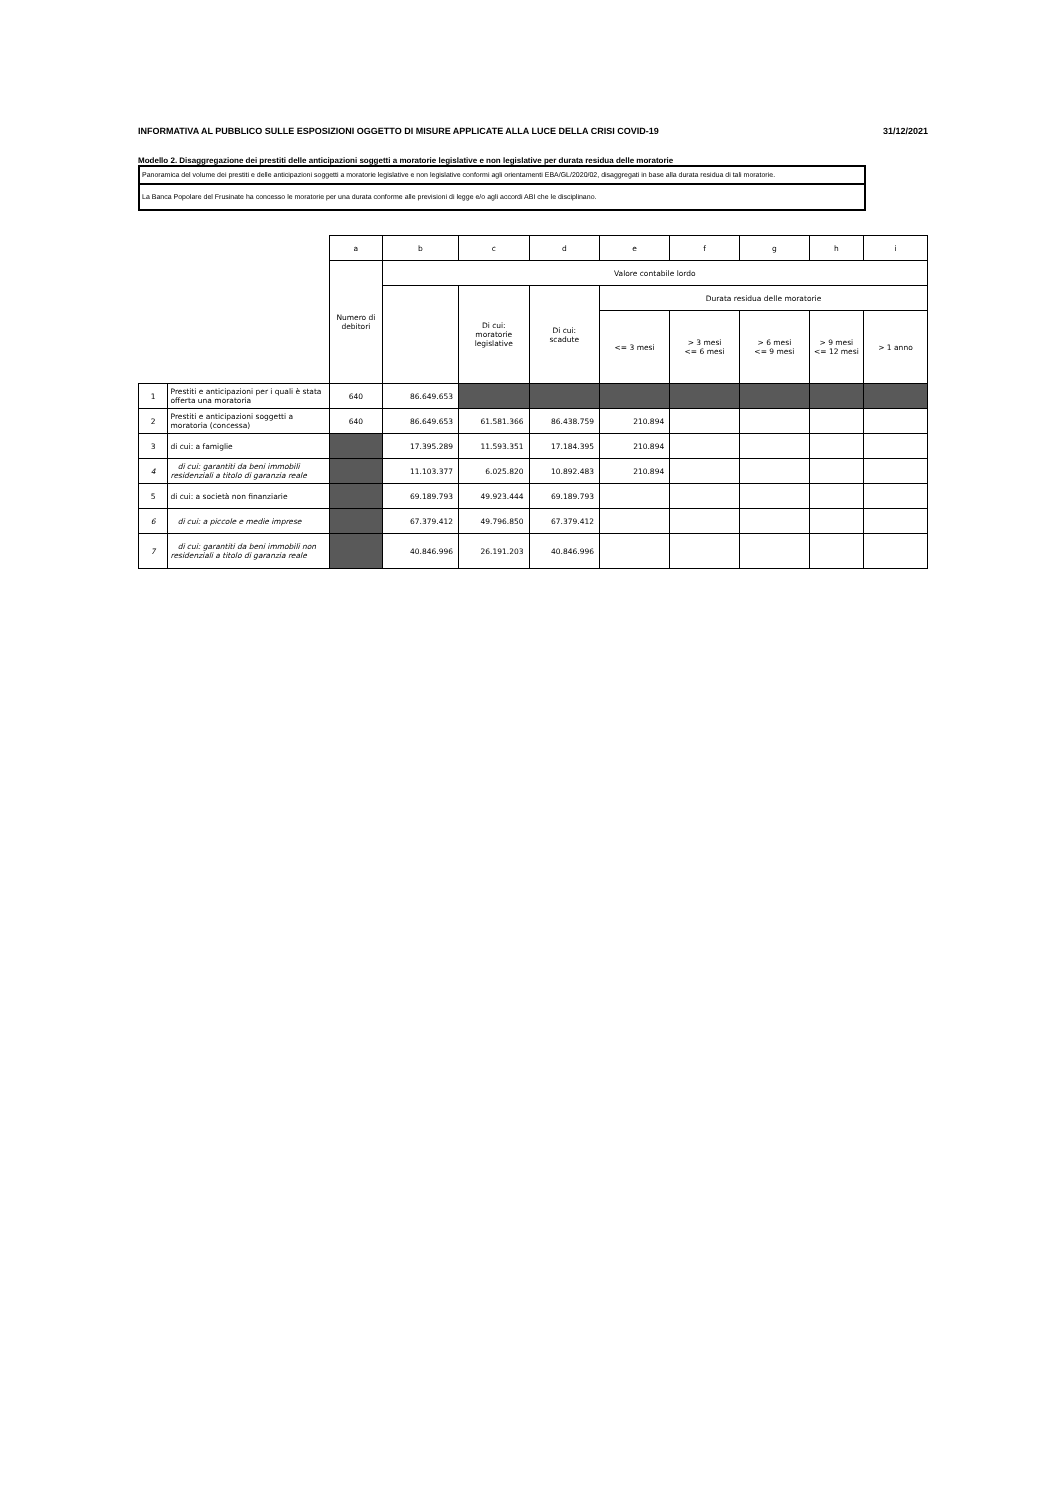INFORMATIVA AL PUBBLICO SULLE ESPOSIZIONI OGGETTO DI MISURE APPLICATE ALLA LUCE DELLA CRISI COVID-19 31/12/2021
Modello 2. Disaggregazione dei prestiti delle anticipazioni soggetti a moratorie legislative e non legislative per durata residua delle moratorie
Panoramica del volume dei prestiti e delle anticipazioni soggetti a moratorie legislative e non legislative conformi agli orientamenti EBA/GL/2020/02, disaggregati in base alla durata residua di tali moratorie.
La Banca Popolare del Frusinate ha concesso le moratorie per una durata conforme alle previsioni di legge e/o agli accordi ABI che le disciplinano.
| | | a | b | c | d | e | f | g | h | i |
| | | Numero di debitori | Valore contabile lordo | | | | | | | |
| | | | | Di cui: moratorie legislative | Di cui: scadute | Durata residua delle moratorie | | | | |
| | | | | | | <= 3 mesi | > 3 mesi <= 6 mesi | > 6 mesi <= 9 mesi | > 9 mesi <= 12 mesi | > 1 anno |
| 1 | Prestiti e anticipazioni per i quali è stata offerta una moratoria | 640 | 86.649.653 | | | | | | | |
| 2 | Prestiti e anticipazioni soggetti a moratoria (concessa) | 640 | 86.649.653 | 61.581.366 | 86.438.759 | 210.894 | | | | |
| 3 | di cui: a famiglie | | 17.395.289 | 11.593.351 | 17.184.395 | 210.894 | | | | |
| 4 | di cui: garantiti da beni immobili residenziali a titolo di garanzia reale | | 11.103.377 | 6.025.820 | 10.892.483 | 210.894 | | | | |
| 5 | di cui: a società non finanziarie | | 69.189.793 | 49.923.444 | 69.189.793 | | | | | |
| 6 | di cui: a piccole e medie imprese | | 67.379.412 | 49.796.850 | 67.379.412 | | | | | |
| 7 | di cui: garantiti da beni immobili non residenziali a titolo di garanzia reale | | 40.846.996 | 26.191.203 | 40.846.996 | | | | | |